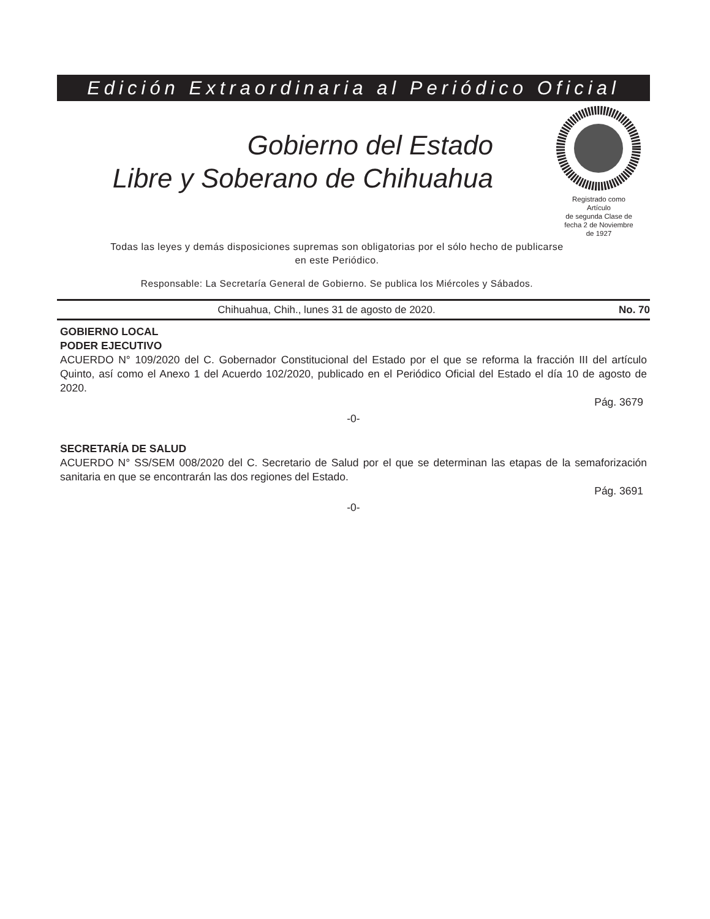Edición Extraordinaria al Periódico Oficial
Gobierno del Estado
Libre y Soberano de Chihuahua
Registrado como
Artículo
de segunda Clase de
fecha 2 de Noviembre
de 1927
Todas las leyes y demás disposiciones supremas son obligatorias por el sólo hecho de publicarse
en este Periódico.
Responsable: La Secretaría General de Gobierno. Se publica los Miércoles y Sábados.
Chihuahua, Chih., lunes 31 de agosto de 2020. No. 70
GOBIERNO LOCAL
PODER EJECUTIVO
ACUERDO N° 109/2020 del C. Gobernador Constitucional del Estado por el que se reforma la fracción III del artículo Quinto, así como el Anexo 1 del Acuerdo 102/2020, publicado en el Periódico Oficial del Estado el día 10 de agosto de 2020.
Pág. 3679
-0-
SECRETARÍA DE SALUD
ACUERDO N° SS/SEM 008/2020 del C. Secretario de Salud por el que se determinan las etapas de la semaforización sanitaria en que se encontrarán las dos regiones del Estado.
Pág. 3691
-0-